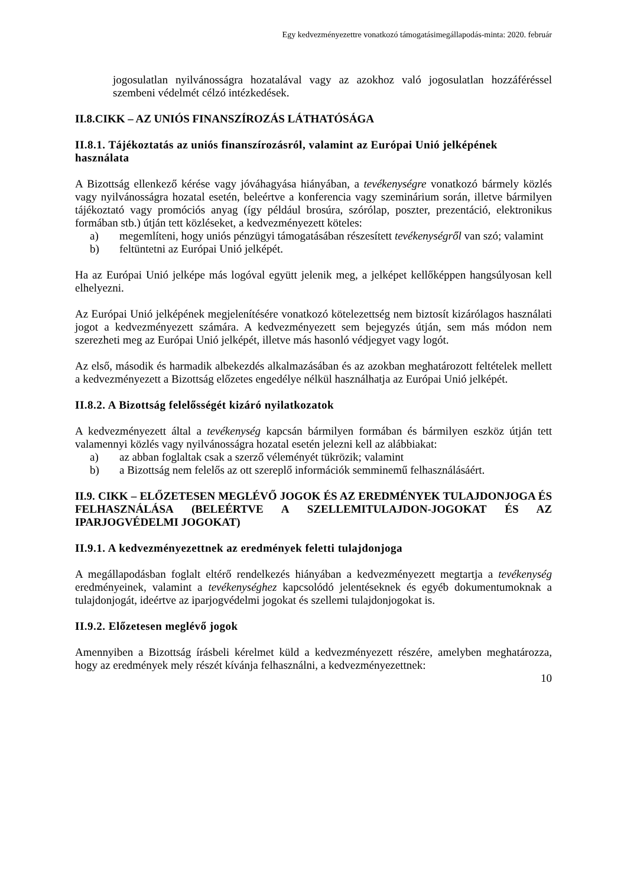Egy kedvezményezettre vonatkozó támogatásimegállapodás-minta: 2020. február
jogosulatlan nyilvánosságra hozatalával vagy az azokhoz való jogosulatlan hozzáféréssel szembeni védelmét célzó intézkedések.
II.8.CIKK – AZ UNIÓS FINANSZÍROZÁS LÁTHATÓSÁGA
II.8.1. Tájékoztatás az uniós finanszírozásról, valamint az Európai Unió jelképének használata
A Bizottság ellenkező kérése vagy jóváhagyása hiányában, a tevékenységre vonatkozó bármely közlés vagy nyilvánosságra hozatal esetén, beleértve a konferencia vagy szeminárium során, illetve bármilyen tájékoztató vagy promóciós anyag (így például brosúra, szórólap, poszter, prezentáció, elektronikus formában stb.) útján tett közléseket, a kedvezményezett köteles:
a) megemlíteni, hogy uniós pénzügyi támogatásában részesített tevékenységről van szó; valamint
b) feltüntetni az Európai Unió jelképét.
Ha az Európai Unió jelképe más logóval együtt jelenik meg, a jelképet kellőképpen hangsúlyosan kell elhelyezni.
Az Európai Unió jelképének megjelenítésére vonatkozó kötelezettség nem biztosít kizárólagos használati jogot a kedvezményezett számára. A kedvezményezett sem bejegyzés útján, sem más módon nem szerezheti meg az Európai Unió jelképét, illetve más hasonló védjegyet vagy logót.
Az első, második és harmadik albekezdés alkalmazásában és az azokban meghatározott feltételek mellett a kedvezményezett a Bizottság előzetes engedélye nélkül használhatja az Európai Unió jelképét.
II.8.2. A Bizottság felelősségét kizáró nyilatkozatok
A kedvezményezett által a tevékenység kapcsán bármilyen formában és bármilyen eszköz útján tett valamennyi közlés vagy nyilvánosságra hozatal esetén jelezni kell az alábbiakat:
a) az abban foglaltak csak a szerző véleményét tükrözik; valamint
b) a Bizottság nem felelős az ott szereplő információk semminemű felhasználásáért.
II.9. CIKK – ELŐZETESEN MEGLÉVŐ JOGOK ÉS AZ EREDMÉNYEK TULAJDONJOGA ÉS FELHASZNÁLÁSA (BELEÉRTVE A SZELLEMITULAJDON-JOGOKAT ÉS AZ IPARJOGVÉDELMI JOGOKAT)
II.9.1. A kedvezményezettnek az eredmények feletti tulajdonjoga
A megállapodásban foglalt eltérő rendelkezés hiányában a kedvezményezett megtartja a tevékenység eredményeinek, valamint a tevékenységhez kapcsolódó jelentéseknek és egyéb dokumentumoknak a tulajdonjogát, ideértve az iparjogvédelmi jogokat és szellemi tulajdonjogokat is.
II.9.2. Előzetesen meglévő jogok
Amennyiben a Bizottság írásbeli kérelmet küld a kedvezményezett részére, amelyben meghatározza, hogy az eredmények mely részét kívánja felhasználni, a kedvezményezettnek:
10